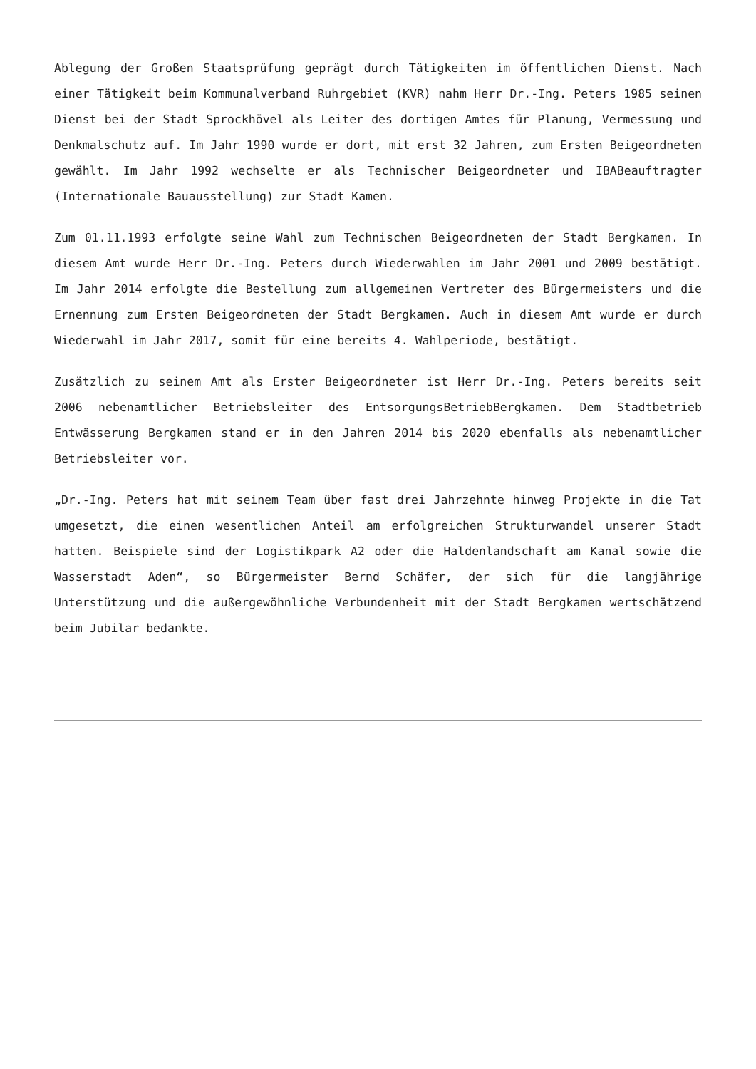Ablegung der Großen Staatsprüfung geprägt durch Tätigkeiten im öffentlichen Dienst. Nach einer Tätigkeit beim Kommunalverband Ruhrgebiet (KVR) nahm Herr Dr.-Ing. Peters 1985 seinen Dienst bei der Stadt Sprockhövel als Leiter des dortigen Amtes für Planung, Vermessung und Denkmalschutz auf. Im Jahr 1990 wurde er dort, mit erst 32 Jahren, zum Ersten Beigeordneten gewählt. Im Jahr 1992 wechselte er als Technischer Beigeordneter und IBABeauftragter (Internationale Bauausstellung) zur Stadt Kamen.
Zum 01.11.1993 erfolgte seine Wahl zum Technischen Beigeordneten der Stadt Bergkamen. In diesem Amt wurde Herr Dr.-Ing. Peters durch Wiederwahlen im Jahr 2001 und 2009 bestätigt. Im Jahr 2014 erfolgte die Bestellung zum allgemeinen Vertreter des Bürgermeisters und die Ernennung zum Ersten Beigeordneten der Stadt Bergkamen. Auch in diesem Amt wurde er durch Wiederwahl im Jahr 2017, somit für eine bereits 4. Wahlperiode, bestätigt.
Zusätzlich zu seinem Amt als Erster Beigeordneter ist Herr Dr.-Ing. Peters bereits seit 2006 nebenamtlicher Betriebsleiter des EntsorgungsBetriebBergkamen. Dem Stadtbetrieb Entwässerung Bergkamen stand er in den Jahren 2014 bis 2020 ebenfalls als nebenamtlicher Betriebsleiter vor.
„Dr.-Ing. Peters hat mit seinem Team über fast drei Jahrzehnte hinweg Projekte in die Tat umgesetzt, die einen wesentlichen Anteil am erfolgreichen Strukturwandel unserer Stadt hatten. Beispiele sind der Logistikpark A2 oder die Haldenlandschaft am Kanal sowie die Wasserstadt Aden“, so Bürgermeister Bernd Schäfer, der sich für die langjährige Unterstützung und die außergewöhnliche Verbundenheit mit der Stadt Bergkamen wertschätzend beim Jubilar bedankte.